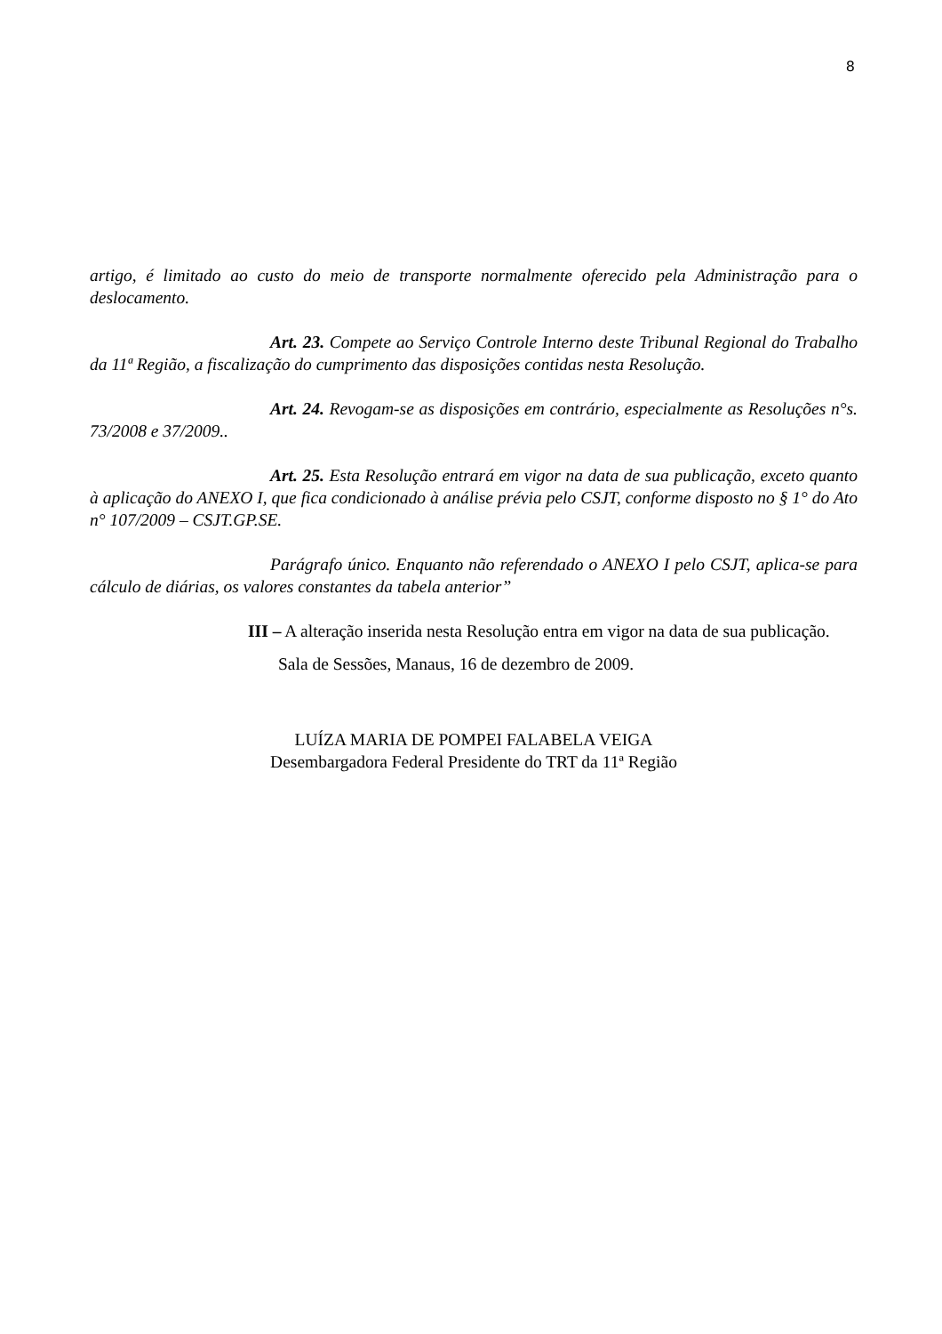8
artigo, é limitado ao custo do meio de transporte normalmente oferecido pela Administração para o deslocamento.
Art. 23. Compete ao Serviço Controle Interno deste Tribunal Regional do Trabalho da 11ª Região, a fiscalização do cumprimento das disposições contidas nesta Resolução.
Art. 24. Revogam-se as disposições em contrário, especialmente as Resoluções n°s. 73/2008 e 37/2009..
Art. 25. Esta Resolução entrará em vigor na data de sua publicação, exceto quanto à aplicação do ANEXO I, que fica condicionado à análise prévia pelo CSJT, conforme disposto no § 1° do Ato n° 107/2009 – CSJT.GP.SE.
Parágrafo único. Enquanto não referendado o ANEXO I pelo CSJT, aplica-se para cálculo de diárias, os valores constantes da tabela anterior”
III – A alteração inserida nesta Resolução entra em vigor na data de sua publicação.
Sala de Sessões, Manaus, 16 de dezembro de 2009.
LUÍZA MARIA DE POMPEI FALABELA VEIGA
Desembargadora Federal Presidente do TRT da 11ª Região